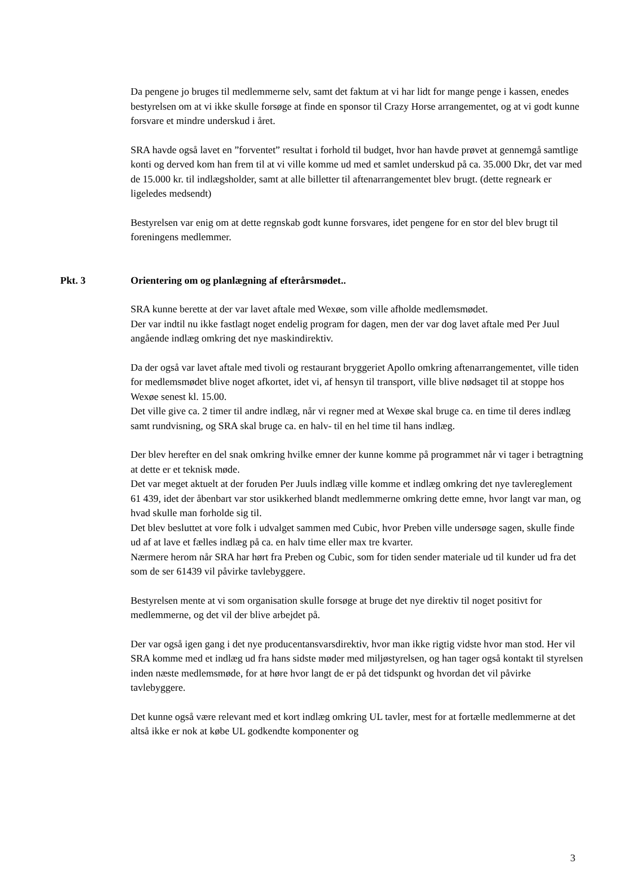Da pengene jo bruges til medlemmerne selv, samt det faktum at vi har lidt for mange penge i kassen, enedes bestyrelsen om at vi ikke skulle forsøge at finde en sponsor til Crazy Horse arrangementet, og at vi godt kunne forsvare et mindre underskud i året.
SRA havde også lavet en ”forventet” resultat i forhold til budget, hvor han havde prøvet at gennemgå samtlige konti og derved kom han frem til at vi ville komme ud med et samlet underskud på ca. 35.000 Dkr, det var med de 15.000 kr. til indlægsholder, samt at alle billetter til aftenarrangementet blev brugt. (dette regneark er ligeledes medsendt)
Bestyrelsen var enig om at dette regnskab godt kunne forsvares, idet pengene for en stor del blev brugt til foreningens medlemmer.
Pkt. 3 Orientering om og planlægning af efterårsmødet..
SRA kunne berette at der var lavet aftale med Wexøe, som ville afholde medlemsmødet.
Der var indtil nu ikke fastlagt noget endelig program for dagen, men der var dog lavet aftale med Per Juul angående indlæg omkring det nye maskindirektiv.
Da der også var lavet aftale med tivoli og restaurant bryggeriet Apollo omkring aftenarrangementet, ville tiden for medlemsmødet blive noget afkortet, idet vi, af hensyn til transport, ville blive nødsaget til at stoppe hos Wexøe senest kl. 15.00.
Det ville give ca. 2 timer til andre indlæg, når vi regner med at Wexøe skal bruge ca. en time til deres indlæg samt rundvisning, og SRA skal bruge ca. en halv- til en hel time til hans indlæg.
Der blev herefter en del snak omkring hvilke emner der kunne komme på programmet når vi tager i betragtning at dette er et teknisk møde.
Det var meget aktuelt at der foruden Per Juuls indlæg ville komme et indlæg omkring det nye tavlereglement 61 439, idet der åbenbart var stor usikkerhed blandt medlemmerne omkring dette emne, hvor langt var man, og hvad skulle man forholde sig til.
Det blev besluttet at vore folk i udvalget sammen med Cubic, hvor Preben ville undersøge sagen, skulle finde ud af at lave et fælles indlæg på ca. en halv time eller max tre kvarter.
Nærmere herom når SRA har hørt fra Preben og Cubic, som for tiden sender materiale ud til kunder ud fra det som de ser 61439 vil påvirke tavlebyggere.
Bestyrelsen mente at vi som organisation skulle forsøge at bruge det nye direktiv til noget positivt for medlemmerne, og det vil der blive arbejdet på.
Der var også igen gang i det nye producentansvarsdirektiv, hvor man ikke rigtig vidste hvor man stod. Her vil SRA komme med et indlæg ud fra hans sidste møder med miljøstyrelsen, og han tager også kontakt til styrelsen inden næste medlemsmøde, for at høre hvor langt de er på det tidspunkt og hvordan det vil påvirke tavlebyggere.
Det kunne også være relevant med et kort indlæg omkring UL tavler, mest for at fortælle medlemmerne at det altså ikke er nok at købe UL godkendte komponenter og
3